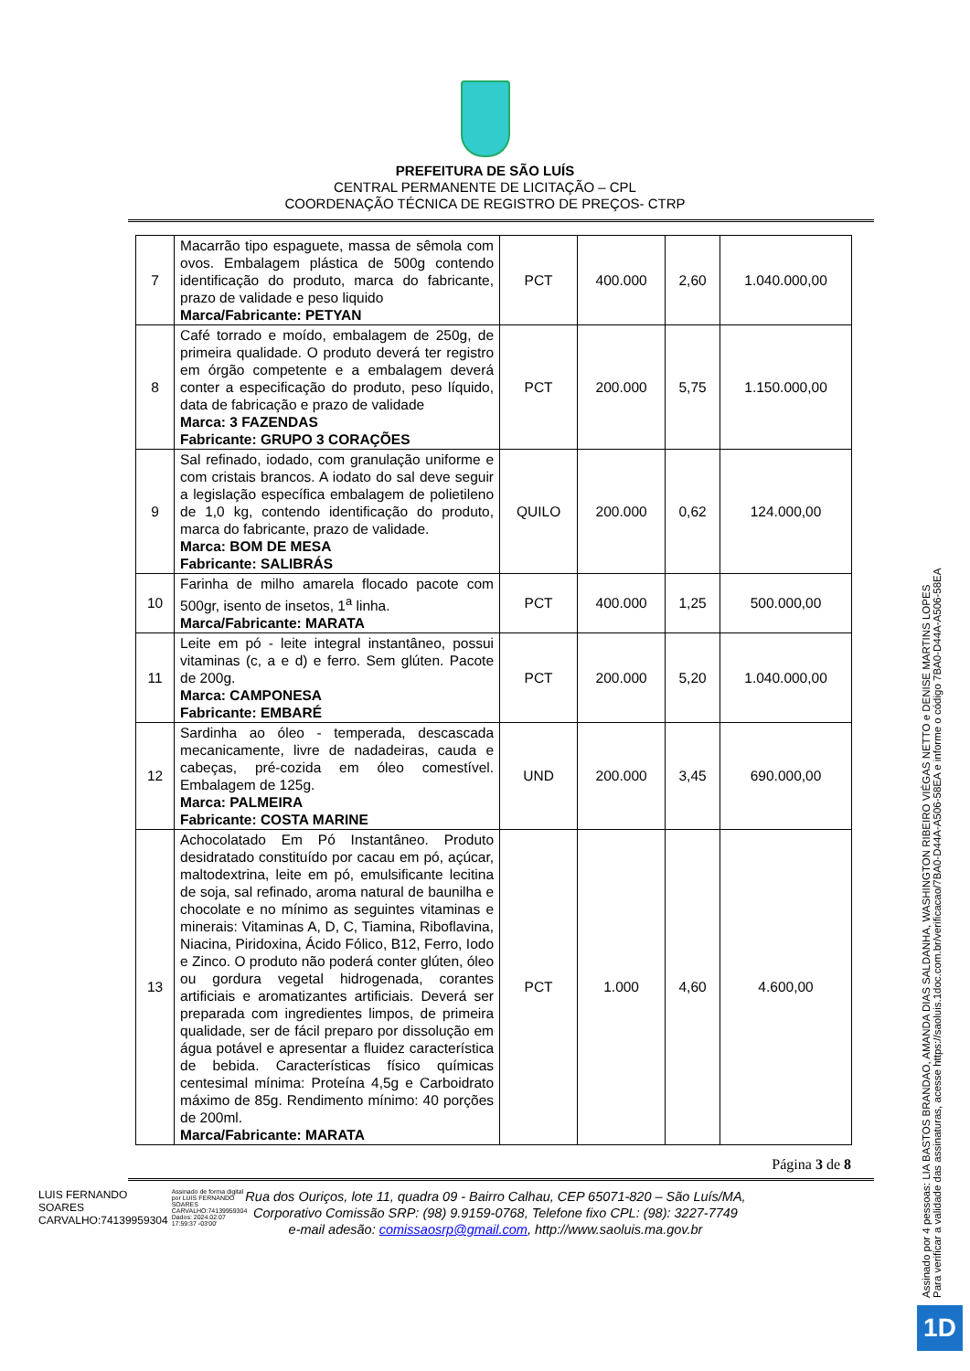PREFEITURA DE SÃO LUÍS
CENTRAL PERMANENTE DE LICITAÇÃO – CPL
COORDENAÇÃO TÉCNICA DE REGISTRO DE PREÇOS- CTRP
| 7 | Macarrão tipo espaguete, massa de sêmola com ovos. Embalagem plástica de 500g contendo identificação do produto, marca do fabricante, prazo de validade e peso liquido Marca/Fabricante: PETYAN | PCT | 400.000 | 2,60 | 1.040.000,00 |
| 8 | Café torrado e moído, embalagem de 250g, de primeira qualidade. O produto deverá ter registro em órgão competente e a embalagem deverá conter a especificação do produto, peso líquido, data de fabricação e prazo de validade Marca: 3 FAZENDAS Fabricante: GRUPO 3 CORAÇÕES | PCT | 200.000 | 5,75 | 1.150.000,00 |
| 9 | Sal refinado, iodado, com granulação uniforme e com cristais brancos. A iodato do sal deve seguir a legislação específica embalagem de polietileno de 1,0 kg, contendo identificação do produto, marca do fabricante, prazo de validade. Marca: BOM DE MESA Fabricante: SALIBRÁS | QUILO | 200.000 | 0,62 | 124.000,00 |
| 10 | Farinha de milho amarela flocado pacote com 500gr, isento de insetos, 1<sup>a</sup> linha. Marca/Fabricante: MARATA | PCT | 400.000 | 1,25 | 500.000,00 |
| 11 | Leite em pó - leite integral instantâneo, possui vitaminas (c, a e d) e ferro. Sem glúten. Pacote de 200g. Marca: CAMPONESA Fabricante: EMBARÉ | PCT | 200.000 | 5,20 | 1.040.000,00 |
| 12 | Sardinha ao óleo - temperada, descascada mecanicamente, livre de nadadeiras, cauda e cabeças, pré-cozida em óleo comestível. Embalagem de 125g. Marca: PALMEIRA Fabricante: COSTA MARINE | UND | 200.000 | 3,45 | 690.000,00 |
| 13 | Achocolatado Em Pó Instantâneo. Produto desidratado constituído por cacau em pó, açúcar, maltodextrina, leite em pó, emulsificante lecitina de soja, sal refinado, aroma natural de baunilha e chocolate e no mínimo as seguintes vitaminas e minerais: Vitaminas A, D, C, Tiamina, Riboflavina, Niacina, Piridoxina, Ácido Fólico, B12, Ferro, Iodo e Zinco. O produto não poderá conter glúten, óleo ou gordura vegetal hidrogenada, corantes artificiais e aromatizantes artificiais. Deverá ser preparada com ingredientes limpos, de primeira qualidade, ser de fácil preparo por dissolução em água potável e apresentar a fluidez característica de bebida. Características físico químicas centesimal mínima: Proteína 4,5g e Carboidrato máximo de 85g. Rendimento mínimo: 40 porções de 200ml. Marca/Fabricante: MARATA | PCT | 1.000 | 4,60 | 4.600,00 |
Página 3 de 8
LUIS FERNANDO SOARES CARVALHO:74139959304
Assinado de forma digital por LUIS FERNANDO SOARES CARVALHO:74139959304 Dados: 2024.02.07 17:59:37 -03'00'
Rua dos Ouriços, lote 11, quadra 09 - Bairro Calhau, CEP 65071-820 – São Luís/MA, Corporativo Comissão SRP: (98) 9.9159-0768, Telefone fixo CPL: (98): 3227-7749
e-mail adesão: comissaosrp@gmail.com, http://www.saoluis.ma.gov.br
Assinado por 4 pessoas: LIA BASTOS BRANDAO, AMANDA DIAS SALDANHA, WASHINGTON RIBEIRO VIÉGAS NETTO e DENISE MARTINS LOPES
Para verificar a validade das assinaturas, acesse https://saoluis.1doc.com.br/verificacao/7BA0-D44A-A506-58EA e informe o código 7BA0-D44A-A506-58EA
1D